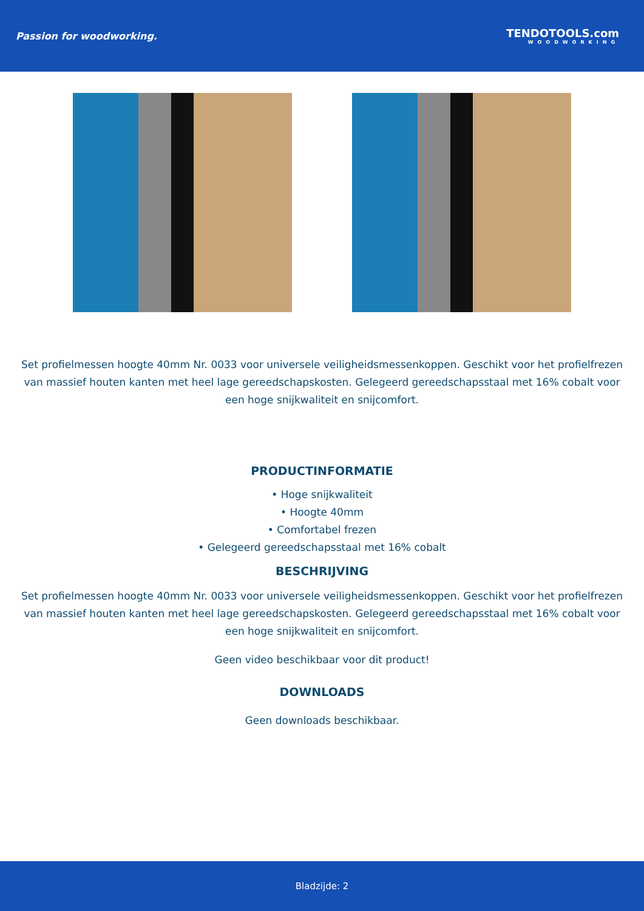Passion for woodworking. TENDOTOOLS.com
WOODWORKING
Set profielmessen hoogte 40mm Nr. 0033 voor universele veiligheidsmessenkoppen. Geschikt voor het profielfrezen van massief houten kanten met heel lage gereedschapskosten. Gelegeerd gereedschapsstaal met 16% cobalt voor een hoge snijkwaliteit en snijcomfort.
PRODUCTINFORMATIE
• Hoge snijkwaliteit
• Hoogte 40mm
• Comfortabel frezen
• Gelegeerd gereedschapsstaal met 16% cobalt
BESCHRIJVING
Set profielmessen hoogte 40mm Nr. 0033 voor universele veiligheidsmessenkoppen. Geschikt voor het profielfrezen van massief houten kanten met heel lage gereedschapskosten. Gelegeerd gereedschapsstaal met 16% cobalt voor een hoge snijkwaliteit en snijcomfort.
Geen video beschikbaar voor dit product!
DOWNLOADS
Geen downloads beschikbaar.
Bladzijde: 2